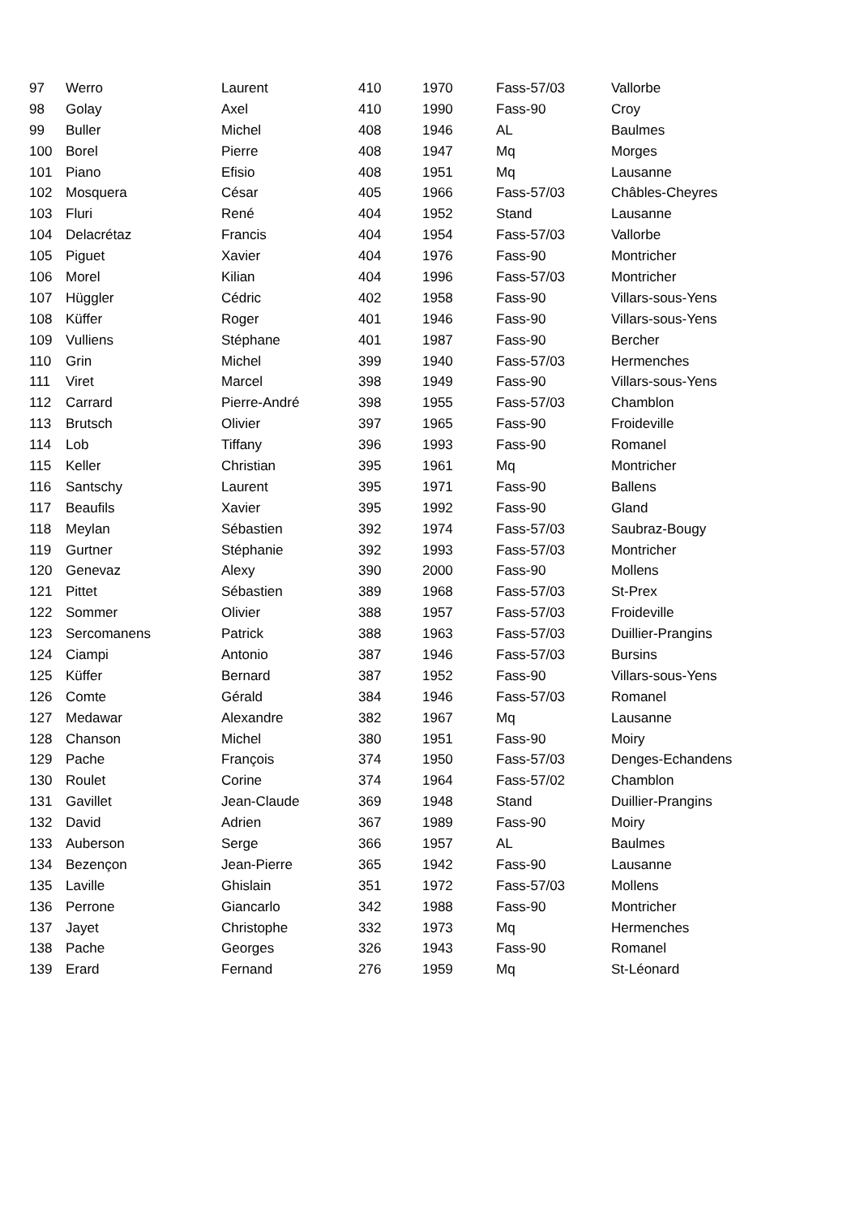| 97 | Werro | Laurent | 410 | 1970 | Fass-57/03 | Vallorbe |
| 98 | Golay | Axel | 410 | 1990 | Fass-90 | Croy |
| 99 | Buller | Michel | 408 | 1946 | AL | Baulmes |
| 100 | Borel | Pierre | 408 | 1947 | Mq | Morges |
| 101 | Piano | Efisio | 408 | 1951 | Mq | Lausanne |
| 102 | Mosquera | César | 405 | 1966 | Fass-57/03 | Châbles-Cheyres |
| 103 | Fluri | René | 404 | 1952 | Stand | Lausanne |
| 104 | Delacrétaz | Francis | 404 | 1954 | Fass-57/03 | Vallorbe |
| 105 | Piguet | Xavier | 404 | 1976 | Fass-90 | Montricher |
| 106 | Morel | Kilian | 404 | 1996 | Fass-57/03 | Montricher |
| 107 | Hüggler | Cédric | 402 | 1958 | Fass-90 | Villars-sous-Yens |
| 108 | Küffer | Roger | 401 | 1946 | Fass-90 | Villars-sous-Yens |
| 109 | Vulliens | Stéphane | 401 | 1987 | Fass-90 | Bercher |
| 110 | Grin | Michel | 399 | 1940 | Fass-57/03 | Hermenches |
| 111 | Viret | Marcel | 398 | 1949 | Fass-90 | Villars-sous-Yens |
| 112 | Carrard | Pierre-André | 398 | 1955 | Fass-57/03 | Chamblon |
| 113 | Brutsch | Olivier | 397 | 1965 | Fass-90 | Froideville |
| 114 | Lob | Tiffany | 396 | 1993 | Fass-90 | Romanel |
| 115 | Keller | Christian | 395 | 1961 | Mq | Montricher |
| 116 | Santschy | Laurent | 395 | 1971 | Fass-90 | Ballens |
| 117 | Beaufils | Xavier | 395 | 1992 | Fass-90 | Gland |
| 118 | Meylan | Sébastien | 392 | 1974 | Fass-57/03 | Saubraz-Bougy |
| 119 | Gurtner | Stéphanie | 392 | 1993 | Fass-57/03 | Montricher |
| 120 | Genevaz | Alexy | 390 | 2000 | Fass-90 | Mollens |
| 121 | Pittet | Sébastien | 389 | 1968 | Fass-57/03 | St-Prex |
| 122 | Sommer | Olivier | 388 | 1957 | Fass-57/03 | Froideville |
| 123 | Sercomanens | Patrick | 388 | 1963 | Fass-57/03 | Duillier-Prangins |
| 124 | Ciampi | Antonio | 387 | 1946 | Fass-57/03 | Bursins |
| 125 | Küffer | Bernard | 387 | 1952 | Fass-90 | Villars-sous-Yens |
| 126 | Comte | Gérald | 384 | 1946 | Fass-57/03 | Romanel |
| 127 | Medawar | Alexandre | 382 | 1967 | Mq | Lausanne |
| 128 | Chanson | Michel | 380 | 1951 | Fass-90 | Moiry |
| 129 | Pache | François | 374 | 1950 | Fass-57/03 | Denges-Echandens |
| 130 | Roulet | Corine | 374 | 1964 | Fass-57/02 | Chamblon |
| 131 | Gavillet | Jean-Claude | 369 | 1948 | Stand | Duillier-Prangins |
| 132 | David | Adrien | 367 | 1989 | Fass-90 | Moiry |
| 133 | Auberson | Serge | 366 | 1957 | AL | Baulmes |
| 134 | Bezençon | Jean-Pierre | 365 | 1942 | Fass-90 | Lausanne |
| 135 | Laville | Ghislain | 351 | 1972 | Fass-57/03 | Mollens |
| 136 | Perrone | Giancarlo | 342 | 1988 | Fass-90 | Montricher |
| 137 | Jayet | Christophe | 332 | 1973 | Mq | Hermenches |
| 138 | Pache | Georges | 326 | 1943 | Fass-90 | Romanel |
| 139 | Erard | Fernand | 276 | 1959 | Mq | St-Léonard |